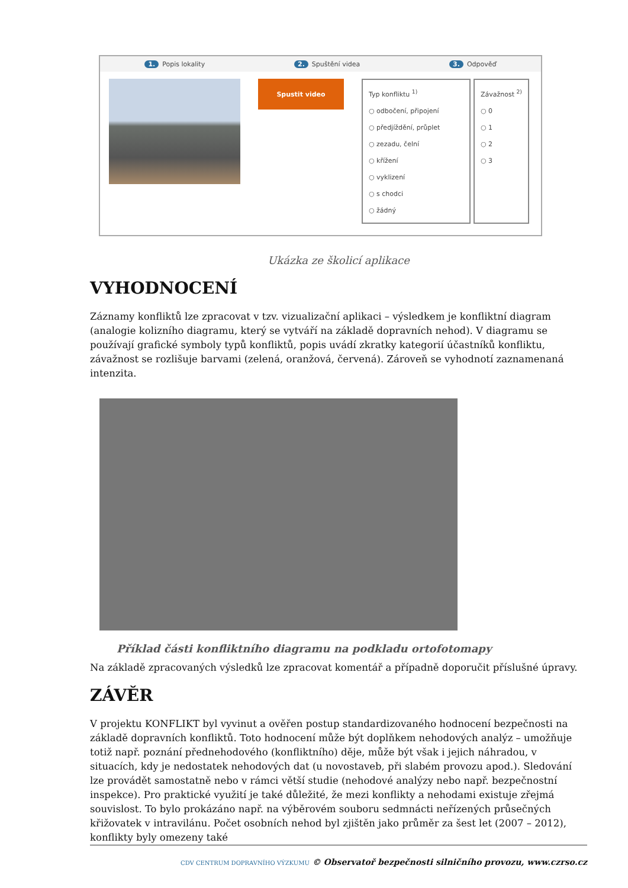1. Popis lokality 2. Spuštění videa 3. Odpověď
Spustit video
Typ konfliktu <sup>1)</sup>
○ odbočení, připojení
○ předjíždění, průplet
○ zezadu, čelní
○ křížení
○ vyklizení
○ s chodci
○ žádný
Závažnost <sup>2)</sup>
○ 0
○ 1
○ 2
○ 3
Ukázka ze školicí aplikace
VYHODNOCENÍ
Záznamy konfliktů lze zpracovat v tzv. vizualizační aplikaci – výsledkem je konfliktní diagram (analogie kolizního diagramu, který se vytváří na základě dopravních nehod). V diagramu se používají grafické symboly typů konfliktů, popis uvádí zkratky kategorií účastníků konfliktu, závažnost se rozlišuje barvami (zelená, oranžová, červená). Zároveň se vyhodnotí zaznamenaná intenzita.
Příklad části konfliktního diagramu na podkladu ortofotomapy
Na základě zpracovaných výsledků lze zpracovat komentář a případně doporučit příslušné úpravy.
ZÁVĚR
V projektu KONFLIKT byl vyvinut a ověřen postup standardizovaného hodnocení bezpečnosti na základě dopravních konfliktů. Toto hodnocení může být doplňkem nehodových analýz – umožňuje totiž např. poznání přednehodového (konfliktního) děje, může být však i jejich náhradou, v situacích, kdy je nedostatek nehodových dat (u novostaveb, při slabém provozu apod.). Sledování lze provádět samostatně nebo v rámci větší studie (nehodové analýzy nebo např. bezpečnostní inspekce). Pro praktické využití je také důležité, že mezi konflikty a nehodami existuje zřejmá souvislost. To bylo prokázáno např. na výběrovém souboru sedmnácti neřízených průsečných křižovatek v intravilánu. Počet osobních nehod byl zjištěn jako průměr za šest let (2007 – 2012), konflikty byly omezeny také
CDV CENTRUM DOPRAVNÍHO VÝZKUMU © Observatoř bezpečnosti silničního provozu, www.czrso.cz